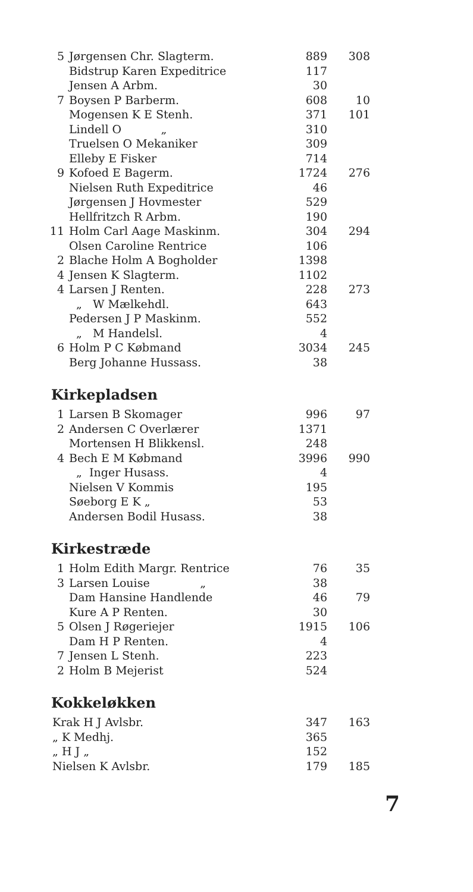| 5 | Jørgensen Chr. Slagterm. | 889 | 308 |
| | Bidstrup Karen Expeditrice | 117 | |
| | Jensen A Arbm. | 30 | |
| 7 | Boysen P Barberm. | 608 | 10 |
| | Mogensen K E Stenh. | 371 | 101 |
| | Lindell O „ | 310 | |
| | Truelsen O Mekaniker | 309 | |
| | Elleby E Fisker | 714 | |
| 9 | Kofoed E Bagerm. | 1724 | 276 |
| | Nielsen Ruth Expeditrice | 46 | |
| | Jørgensen J Hovmester | 529 | |
| | Hellfritzch R Arbm. | 190 | |
| 11 | Holm Carl Aage Maskinm. | 304 | 294 |
| | Olsen Caroline Rentrice | 106 | |
| 2 | Blache Holm A Bogholder | 1398 | |
| 4 | Jensen K Slagterm. | 1102 | |
| 4 | Larsen J Renten. | 228 | 273 |
| | „ W Mælkehdl. | 643 | |
| | Pedersen J P Maskinm. | 552 | |
| | „ M Handelsl. | 4 | |
| 6 | Holm P C Købmand | 3034 | 245 |
| | Berg Johanne Hussass. | 38 | |
Kirkepladsen
| 1 | Larsen B Skomager | 996 | 97 |
| 2 | Andersen C Overlærer | 1371 | |
| | Mortensen H Blikkensl. | 248 | |
| 4 | Bech E M Købmand | 3996 | 990 |
| | „ Inger Husass. | 4 | |
| | Nielsen V Kommis | 195 | |
| | Søeborg E K „ | 53 | |
| | Andersen Bodil Husass. | 38 | |
Kirkestræde
| 1 | Holm Edith Margr. Rentrice | 76 | 35 |
| 3 | Larsen Louise „ | 38 | |
| | Dam Hansine Handlende | 46 | 79 |
| | Kure A P Renten. | 30 | |
| 5 | Olsen J Røgeriejer | 1915 | 106 |
| | Dam H P Renten. | 4 | |
| 7 | Jensen L Stenh. | 223 | |
| 2 | Holm B Mejerist | 524 | |
Kokkeløkken
| Krak H J Avlsbr. | 347 | 163 |
| „ K Medhj. | 365 | |
| „ H J „ | 152 | |
| Nielsen K Avlsbr. | 179 | 185 |
7